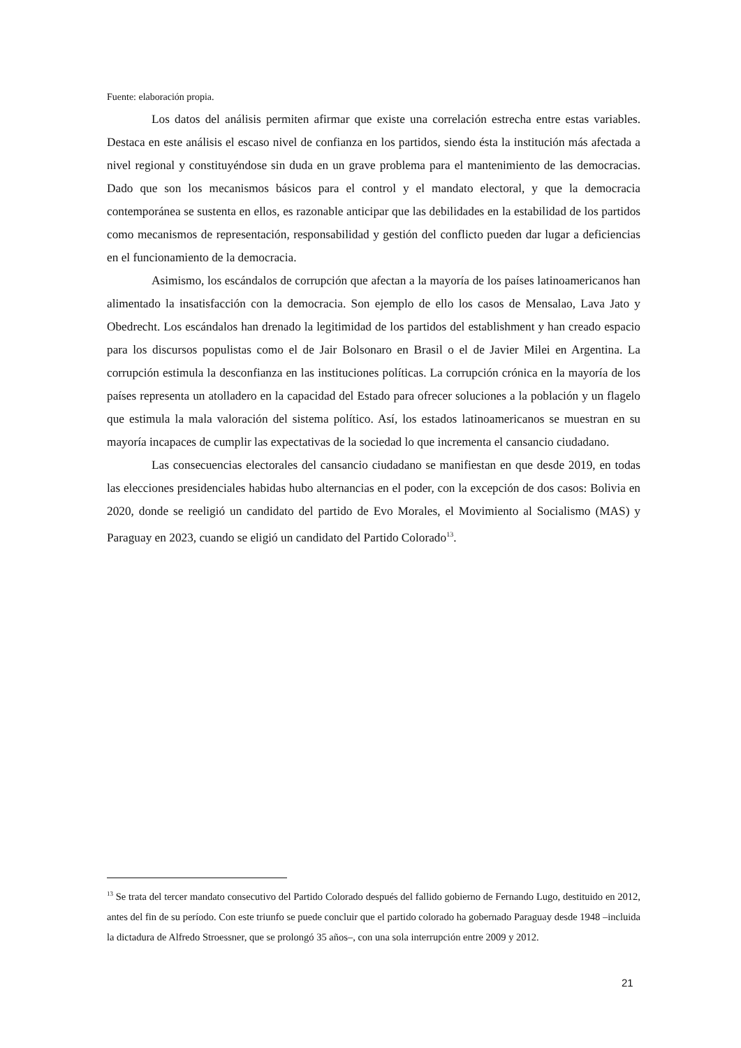Fuente: elaboración propia.
Los datos del análisis permiten afirmar que existe una correlación estrecha entre estas variables. Destaca en este análisis el escaso nivel de confianza en los partidos, siendo ésta la institución más afectada a nivel regional y constituyéndose sin duda en un grave problema para el mantenimiento de las democracias. Dado que son los mecanismos básicos para el control y el mandato electoral, y que la democracia contemporánea se sustenta en ellos, es razonable anticipar que las debilidades en la estabilidad de los partidos como mecanismos de representación, responsabilidad y gestión del conflicto pueden dar lugar a deficiencias en el funcionamiento de la democracia.
Asimismo, los escándalos de corrupción que afectan a la mayoría de los países latinoamericanos han alimentado la insatisfacción con la democracia. Son ejemplo de ello los casos de Mensalao, Lava Jato y Obedrecht. Los escándalos han drenado la legitimidad de los partidos del establishment y han creado espacio para los discursos populistas como el de Jair Bolsonaro en Brasil o el de Javier Milei en Argentina. La corrupción estimula la desconfianza en las instituciones políticas. La corrupción crónica en la mayoría de los países representa un atolladero en la capacidad del Estado para ofrecer soluciones a la población y un flagelo que estimula la mala valoración del sistema político. Así, los estados latinoamericanos se muestran en su mayoría incapaces de cumplir las expectativas de la sociedad lo que incrementa el cansancio ciudadano.
Las consecuencias electorales del cansancio ciudadano se manifiestan en que desde 2019, en todas las elecciones presidenciales habidas hubo alternancias en el poder, con la excepción de dos casos: Bolivia en 2020, donde se reeligió un candidato del partido de Evo Morales, el Movimiento al Socialismo (MAS) y Paraguay en 2023, cuando se eligió un candidato del Partido Colorado<sup>13</sup>.
<sup>13</sup> Se trata del tercer mandato consecutivo del Partido Colorado después del fallido gobierno de Fernando Lugo, destituido en 2012, antes del fin de su período. Con este triunfo se puede concluir que el partido colorado ha gobernado Paraguay desde 1948 –incluida la dictadura de Alfredo Stroessner, que se prolongó 35 años–, con una sola interrupción entre 2009 y 2012.
21